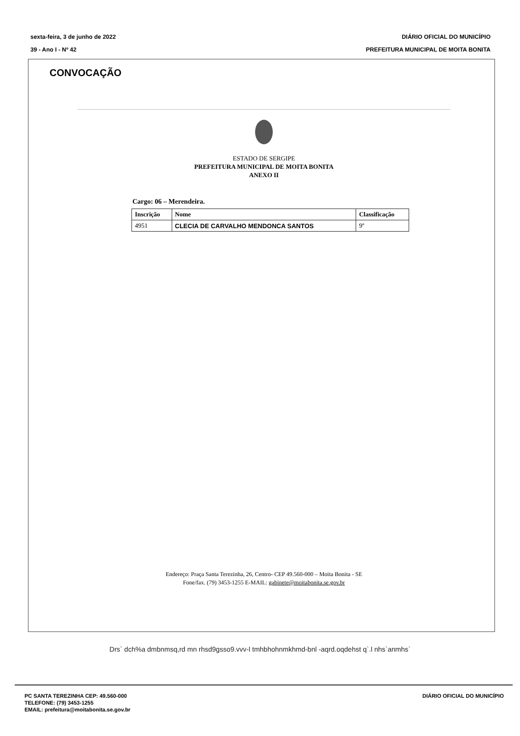sexta-feira, 3 de junho de 2022
39 - Ano I - Nº 42
DIÁRIO OFICIAL DO MUNICÍPIO
PREFEITURA MUNICIPAL DE MOITA BONITA
CONVOCAÇÃO
ESTADO DE SERGIPE
PREFEITURA MUNICIPAL DE MOITA BONITA
ANEXO II
Cargo: 06 – Merendeira.
| Inscrição | Nome | Classificação |
| --- | --- | --- |
| 4951 | CLECIA DE CARVALHO MENDONCA SANTOS | 9º |
Endereço: Praça Santa Terezinha, 26, Centro- CEP 49.560-000 – Moita Bonita - SE
Fone/fax. (79) 3453-1255 E-MAIL: gabinete@moitabonita.se.gov.br
Drs` dch%a dmbnmsq,rd mn rhsd9gsso9.vvv-l tmhbhohnmkhmd-bnl -aqrd.oqdehst q`.l nhs`anmhs`
PC SANTA TEREZINHA CEP: 49.560-000
TELEFONE: (79) 3453-1255
EMAIL: prefeitura@moitabonita.se.gov.br
DIÁRIO OFICIAL DO MUNICÍPIO